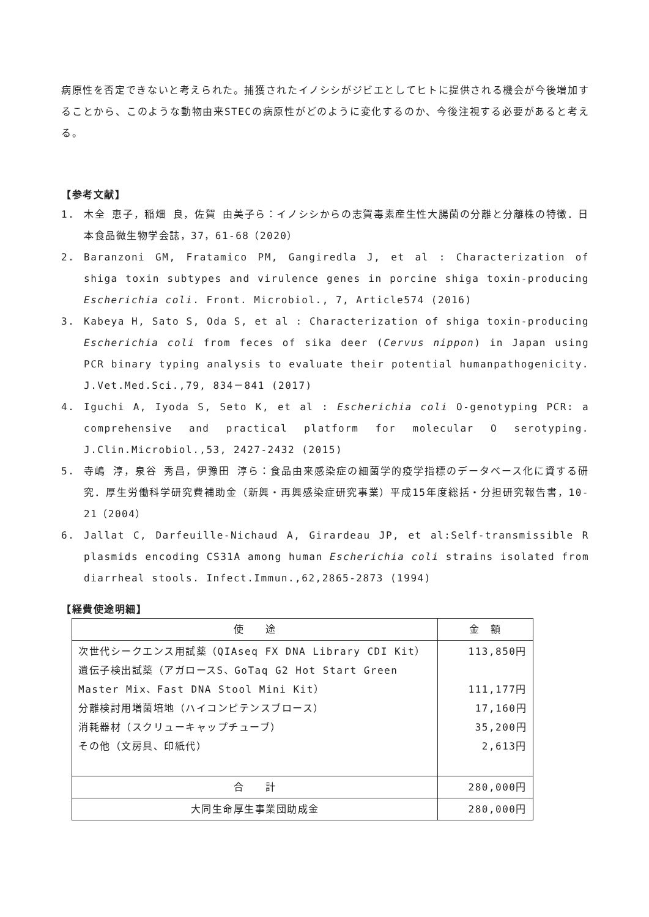病原性を否定できないと考えられた。捕獲されたイノシシがジビエとしてヒトに提供される機会が今後増加することから、このような動物由来STECの病原性がどのように変化するのか、今後注視する必要があると考える。
【参考文献】
1. 木全 恵子，稲畑 良，佐賀 由美子ら：イノシシからの志賀毒素産生性大腸菌の分離と分離株の特徴．日本食品微生物学会誌，37，61-68（2020）
2. Baranzoni GM, Fratamico PM, Gangiredla J, et al : Characterization of shiga toxin subtypes and virulence genes in porcine shiga toxin-producing Escherichia coli. Front. Microbiol., 7, Article574 (2016)
3. Kabeya H, Sato S, Oda S, et al : Characterization of shiga toxin-producing Escherichia coli from feces of sika deer (Cervus nippon) in Japan using PCR binary typing analysis to evaluate their potential humanpathogenicity. J.Vet.Med.Sci.,79, 834－841 (2017)
4. Iguchi A, Iyoda S, Seto K, et al : Escherichia coli O-genotyping PCR: a comprehensive and practical platform for molecular O serotyping. J.Clin.Microbiol.,53, 2427-2432 (2015)
5. 寺嶋 淳，泉谷 秀昌，伊豫田 淳ら：食品由来感染症の細菌学的疫学指標のデータベース化に資する研究．厚生労働科学研究費補助金（新興・再興感染症研究事業）平成15年度総括・分担研究報告書，10-21（2004）
6. Jallat C, Darfeuille-Nichaud A, Girardeau JP, et al:Self-transmissible R plasmids encoding CS31A among human Escherichia coli strains isolated from diarrheal stools. Infect.Immun.,62,2865-2873 (1994)
【経費使途明細】
| 使 途 | 金 額 |
| --- | --- |
| 次世代シークエンス用試薬（QIAseq FX DNA Library CDI Kit） 遺伝子検出試薬（アガロースS、GoTaq G2 Hot Start Green Master Mix、Fast DNA Stool Mini Kit） 分離検討用増菌培地（ハイコンピテンスブロース） 消耗器材（スクリューキャップチューブ） その他（文房具、印紙代） | 113,850円 111,177円 17,160円 35,200円 2,613円 |
| 合 計 | 280,000円 |
| 大同生命厚生事業団助成金 | 280,000円 |